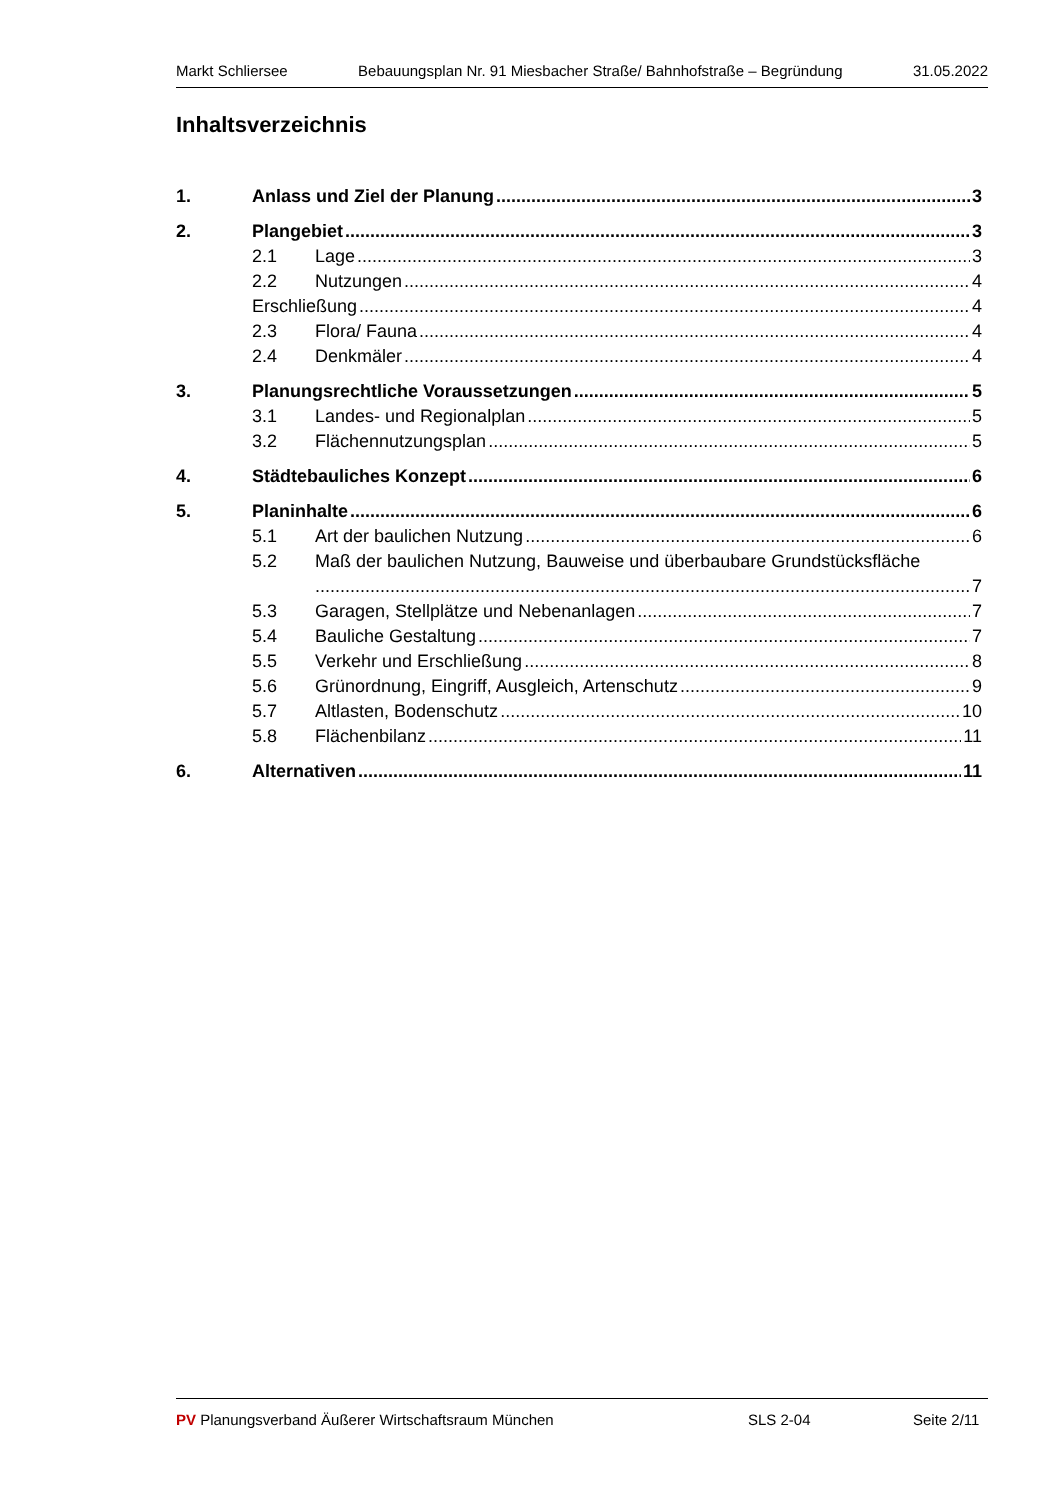Markt Schliersee Bebauungsplan Nr. 91 Miesbacher Straße/ Bahnhofstraße – Begründung 31.05.2022
Inhaltsverzeichnis
1. Anlass und Ziel der Planung 3
2. Plangebiet 3
2.1 Lage 3
2.2 Nutzungen 4
Erschließung 4
2.3 Flora/ Fauna 4
2.4 Denkmäler 4
3. Planungsrechtliche Voraussetzungen 5
3.1 Landes- und Regionalplan 5
3.2 Flächennutzungsplan 5
4. Städtebauliches Konzept 6
5. Planinhalte 6
5.1 Art der baulichen Nutzung 6
5.2 Maß der baulichen Nutzung, Bauweise und überbaubare Grundstücksfläche
7
5.3 Garagen, Stellplätze und Nebenanlagen 7
5.4 Bauliche Gestaltung 7
5.5 Verkehr und Erschließung 8
5.6 Grünordnung, Eingriff, Ausgleich, Artenschutz 9
5.7 Altlasten, Bodenschutz 10
5.8 Flächenbilanz 11
6. Alternativen 11
PV Planungsverband Äußerer Wirtschaftsraum München SLS 2-04 Seite 2/11